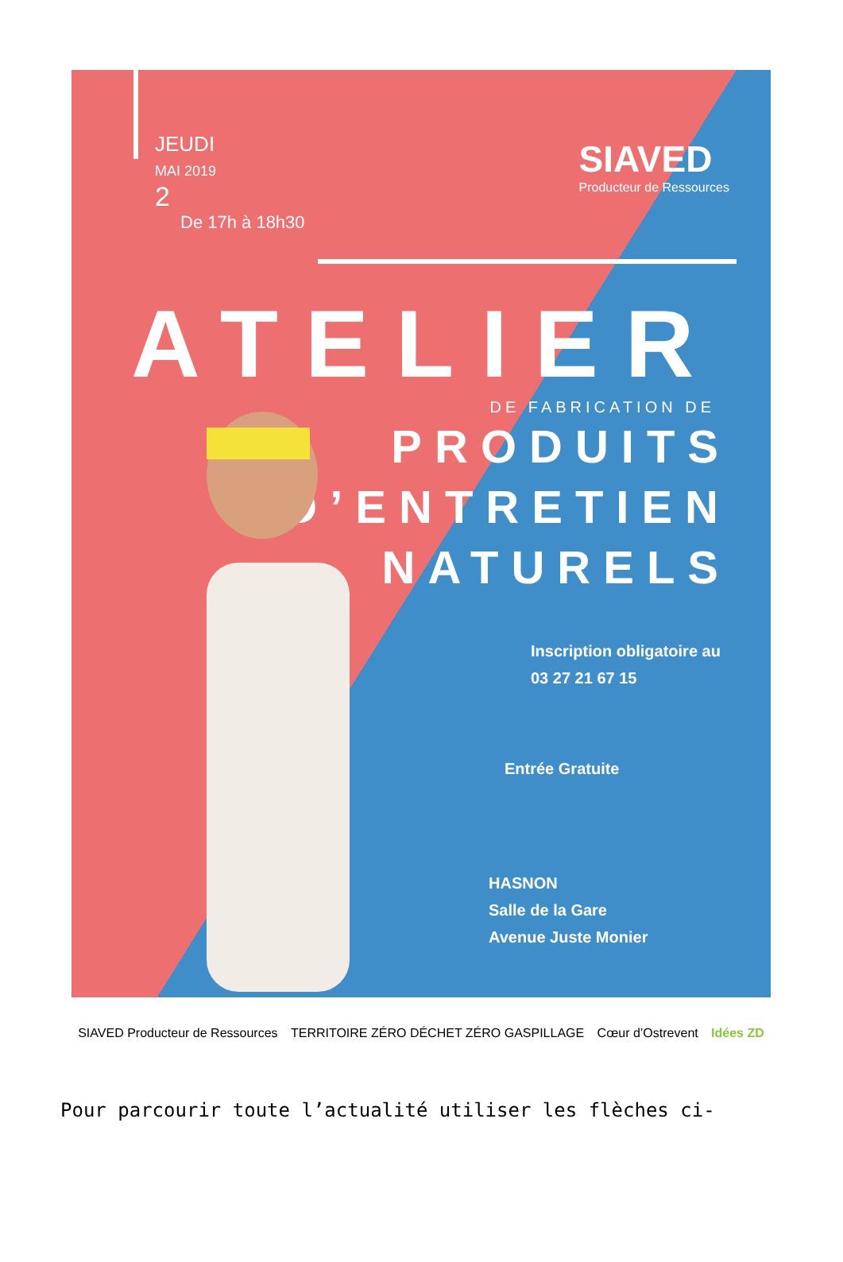SIAVED
Producteur de Ressources
JEUDI
MAI 2019
2
De 17h à 18h30
ATELIER
DE FABRICATION DE
PRODUITS
D’ENTRETIEN
NATURELS
Inscription obligatoire au
03 27 21 67 15
Entrée Gratuite
HASNON
Salle de la Gare
Avenue Juste Monier
SIAVED Producteur de Ressources TERRITOIRE ZÉRO DÉCHET ZÉRO GASPILLAGE Cœur d’Ostrevent Idées ZD
Pour parcourir toute l’actualité utiliser les flèches ci-